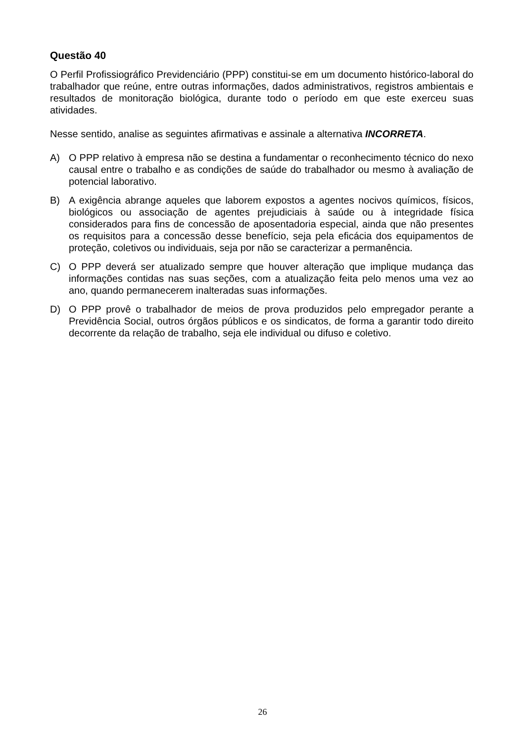Questão 40
O Perfil Profissiográfico Previdenciário (PPP) constitui-se em um documento histórico-laboral do trabalhador que reúne, entre outras informações, dados administrativos, registros ambientais e resultados de monitoração biológica, durante todo o período em que este exerceu suas atividades.
Nesse sentido, analise as seguintes afirmativas e assinale a alternativa INCORRETA.
A) O PPP relativo à empresa não se destina a fundamentar o reconhecimento técnico do nexo causal entre o trabalho e as condições de saúde do trabalhador ou mesmo à avaliação de potencial laborativo.
B) A exigência abrange aqueles que laborem expostos a agentes nocivos químicos, físicos, biológicos ou associação de agentes prejudiciais à saúde ou à integridade física considerados para fins de concessão de aposentadoria especial, ainda que não presentes os requisitos para a concessão desse benefício, seja pela eficácia dos equipamentos de proteção, coletivos ou individuais, seja por não se caracterizar a permanência.
C) O PPP deverá ser atualizado sempre que houver alteração que implique mudança das informações contidas nas suas seções, com a atualização feita pelo menos uma vez ao ano, quando permanecerem inalteradas suas informações.
D) O PPP provê o trabalhador de meios de prova produzidos pelo empregador perante a Previdência Social, outros órgãos públicos e os sindicatos, de forma a garantir todo direito decorrente da relação de trabalho, seja ele individual ou difuso e coletivo.
26